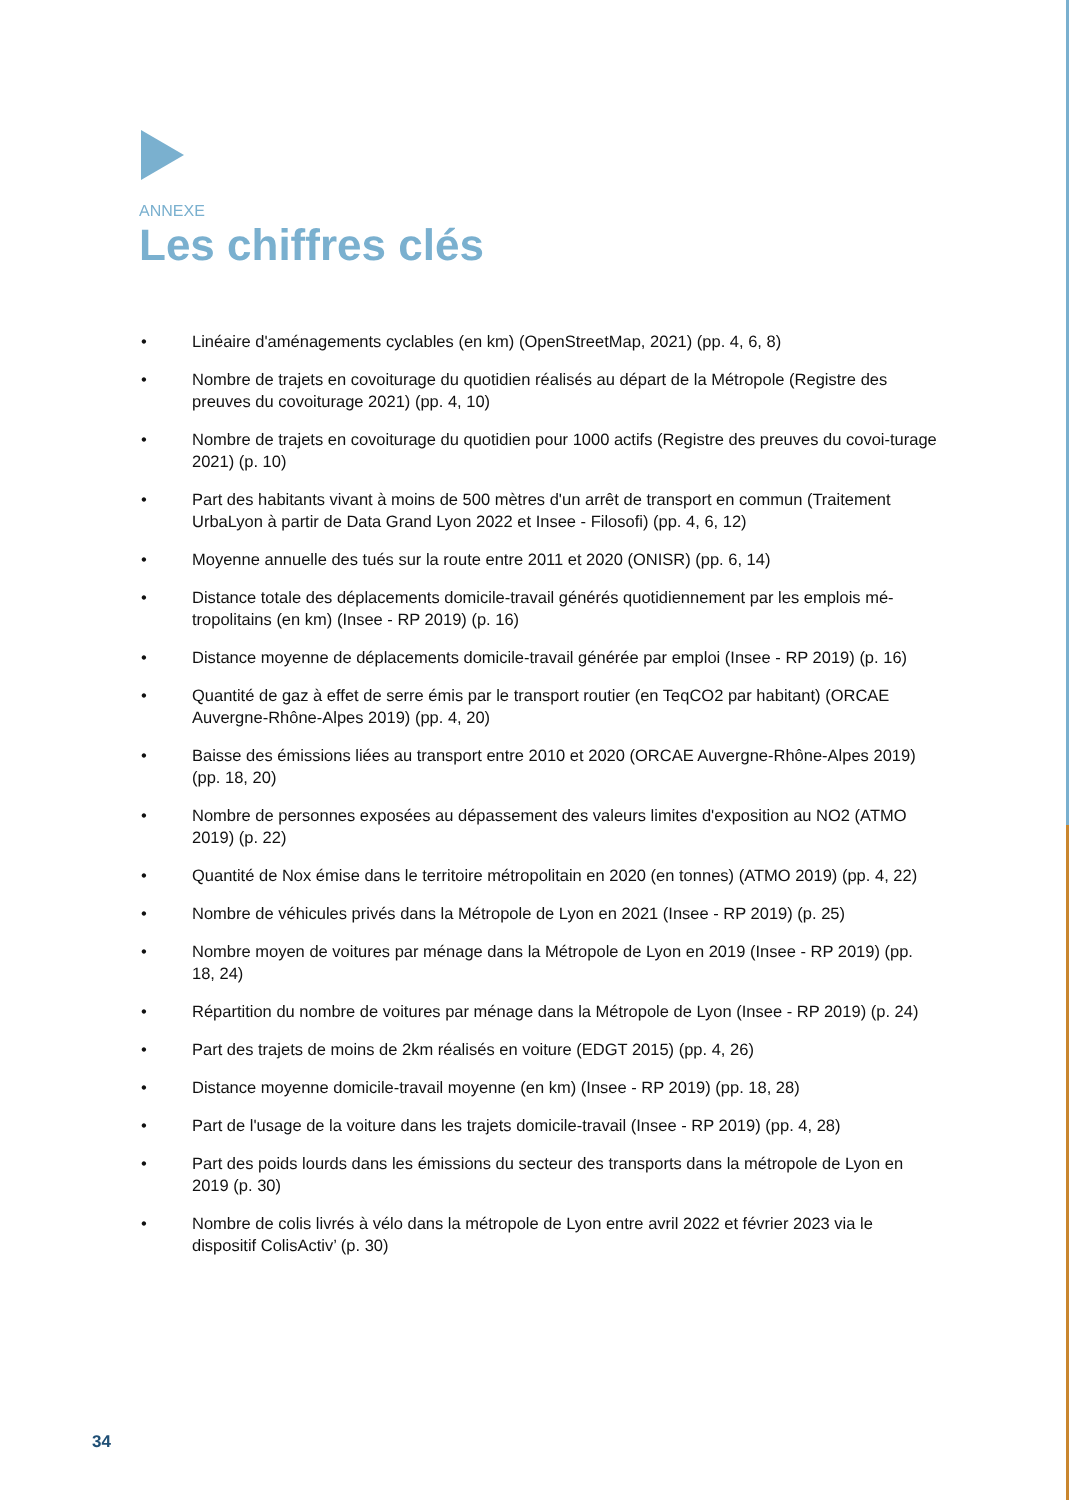ANNEXE
Les chiffres clés
• Linéaire d'aménagements cyclables (en km) (OpenStreetMap, 2021) (pp. 4, 6, 8)
• Nombre de trajets en covoiturage du quotidien réalisés au départ de la Métropole (Registre des preuves du covoiturage 2021) (pp. 4, 10)
• Nombre de trajets en covoiturage du quotidien pour 1000 actifs (Registre des preuves du covoi-turage 2021) (p. 10)
• Part des habitants vivant à moins de 500 mètres d'un arrêt de transport en commun (Traitement UrbaLyon à partir de Data Grand Lyon 2022 et Insee - Filosofi) (pp. 4, 6, 12)
• Moyenne annuelle des tués sur la route entre 2011 et 2020 (ONISR) (pp. 6, 14)
• Distance totale des déplacements domicile-travail générés quotidiennement par les emplois mé-tropolitains (en km) (Insee - RP 2019) (p. 16)
• Distance moyenne de déplacements domicile-travail générée par emploi (Insee - RP 2019) (p. 16)
• Quantité de gaz à effet de serre émis par le transport routier (en TeqCO2 par habitant) (ORCAE Auvergne-Rhône-Alpes 2019) (pp. 4, 20)
• Baisse des émissions liées au transport entre 2010 et 2020 (ORCAE Auvergne-Rhône-Alpes 2019) (pp. 18, 20)
• Nombre de personnes exposées au dépassement des valeurs limites d'exposition au NO2 (ATMO 2019) (p. 22)
• Quantité de Nox émise dans le territoire métropolitain en 2020 (en tonnes) (ATMO 2019) (pp. 4, 22)
• Nombre de véhicules privés dans la Métropole de Lyon en 2021 (Insee - RP 2019) (p. 25)
• Nombre moyen de voitures par ménage dans la Métropole de Lyon en 2019 (Insee - RP 2019) (pp. 18, 24)
• Répartition du nombre de voitures par ménage dans la Métropole de Lyon (Insee - RP 2019) (p. 24)
• Part des trajets de moins de 2km réalisés en voiture (EDGT 2015) (pp. 4, 26)
• Distance moyenne domicile-travail moyenne (en km) (Insee - RP 2019) (pp. 18, 28)
• Part de l'usage de la voiture dans les trajets domicile-travail (Insee - RP 2019) (pp. 4, 28)
• Part des poids lourds dans les émissions du secteur des transports dans la métropole de Lyon en 2019 (p. 30)
• Nombre de colis livrés à vélo dans la métropole de Lyon entre avril 2022 et février 2023 via le dispositif ColisActiv’ (p. 30)
34